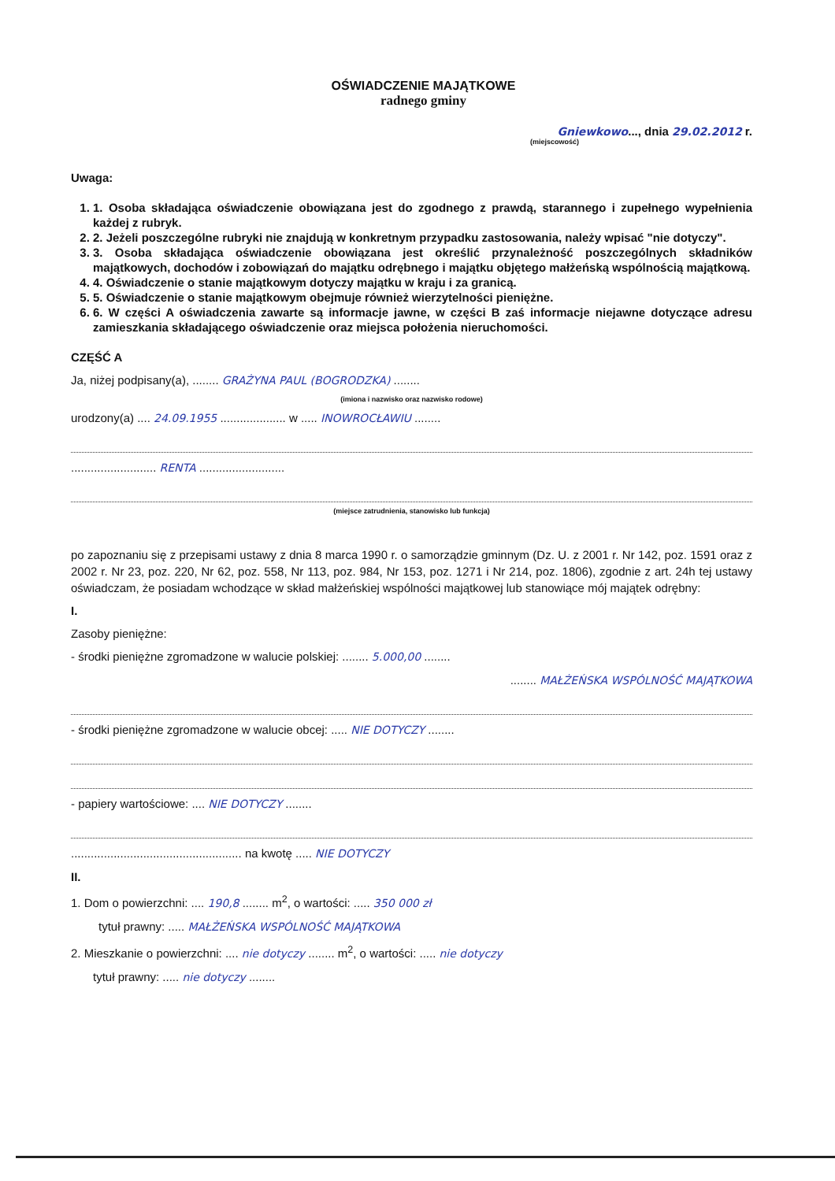OŚWIADCZENIE MAJĄTKOWE
radnego gminy
Gniewkowo..., dnia 29.02.2012 r.
(miejscowość)
Uwaga:
1. 1. Osoba składająca oświadczenie obowiązana jest do zgodnego z prawdą, starannego i zupełnego wypełnienia każdej z rubryk.
2. 2. Jeżeli poszczególne rubryki nie znajdują w konkretnym przypadku zastosowania, należy wpisać "nie dotyczy".
3. 3. Osoba składająca oświadczenie obowiązana jest określić przynależność poszczególnych składników majątkowych, dochodów i zobowiązań do majątku odrębnego i majątku objętego małżeńską wspólnością majątkową.
4. 4. Oświadczenie o stanie majątkowym dotyczy majątku w kraju i za granicą.
5. 5. Oświadczenie o stanie majątkowym obejmuje również wierzytelności pieniężne.
6. 6. W części A oświadczenia zawarte są informacje jawne, w części B zaś informacje niejawne dotyczące adresu zamieszkania składającego oświadczenie oraz miejsca położenia nieruchomości.
CZĘŚĆ A
Ja, niżej podpisany(a), ........ GRAŻYNA PAUL (BOGRODZKA) ........
(imiona i nazwisko oraz nazwisko rodowe)
urodzony(a) .... 24.09.1955 .................... w ..... INOWROCŁAWIU ........
.......................... RENTA ..........................
(miejsce zatrudnienia, stanowisko lub funkcja)
po zapoznaniu się z przepisami ustawy z dnia 8 marca 1990 r. o samorządzie gminnym (Dz. U. z 2001 r. Nr 142, poz. 1591 oraz z 2002 r. Nr 23, poz. 220, Nr 62, poz. 558, Nr 113, poz. 984, Nr 153, poz. 1271 i Nr 214, poz. 1806), zgodnie z art. 24h tej ustawy oświadczam, że posiadam wchodzące w skład małżeńskiej wspólności majątkowej lub stanowiące mój majątek odrębny:
I.
Zasoby pieniężne:
- środki pieniężne zgromadzone w walucie polskiej: ........ 5.000,00 ........
........ MAŁŻEŃSKA WSPÓLNOŚĆ MAJĄTKOWA
- środki pieniężne zgromadzone w walucie obcej: ..... NIE DOTYCZY ........
- papiery wartościowe: .... NIE DOTYCZY ........
.................................................... na kwotę ..... NIE DOTYCZY
II.
1. Dom o powierzchni: .... 190,8 ........ m<sup>2</sup>, o wartości: ..... 350 000 zł
tytuł prawny: ..... MAŁŻEŃSKA WSPÓLNOŚĆ MAJĄTKOWA
2. Mieszkanie o powierzchni: .... nie dotyczy ........ m<sup>2</sup>, o wartości: ..... nie dotyczy
tytuł prawny: ..... nie dotyczy ........